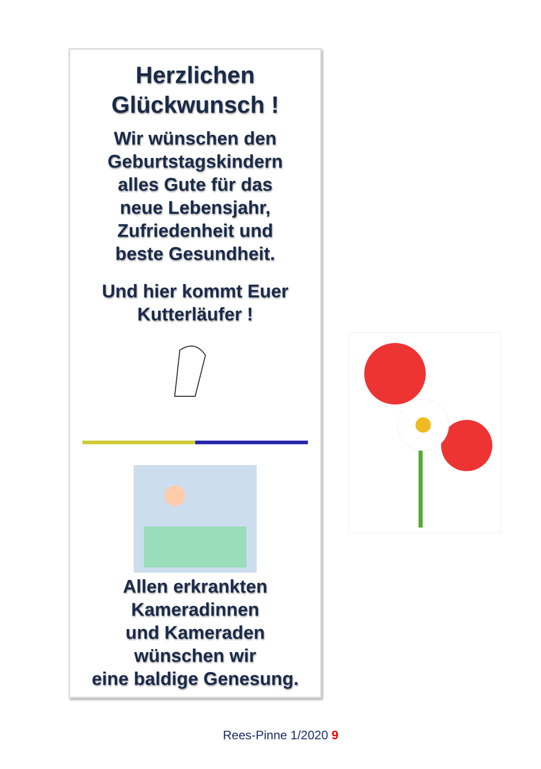Herzlichen
Glückwunsch !
Wir wünschen den
Geburtstagskindern
alles Gute für das
neue Lebensjahr,
Zufriedenheit und
beste Gesundheit.
Und hier kommt Euer
Kutterläufer !
Allen erkrankten
Kameradinnen
und Kameraden
wünschen wir
eine baldige Genesung.
Rees-Pinne 1/2020 9